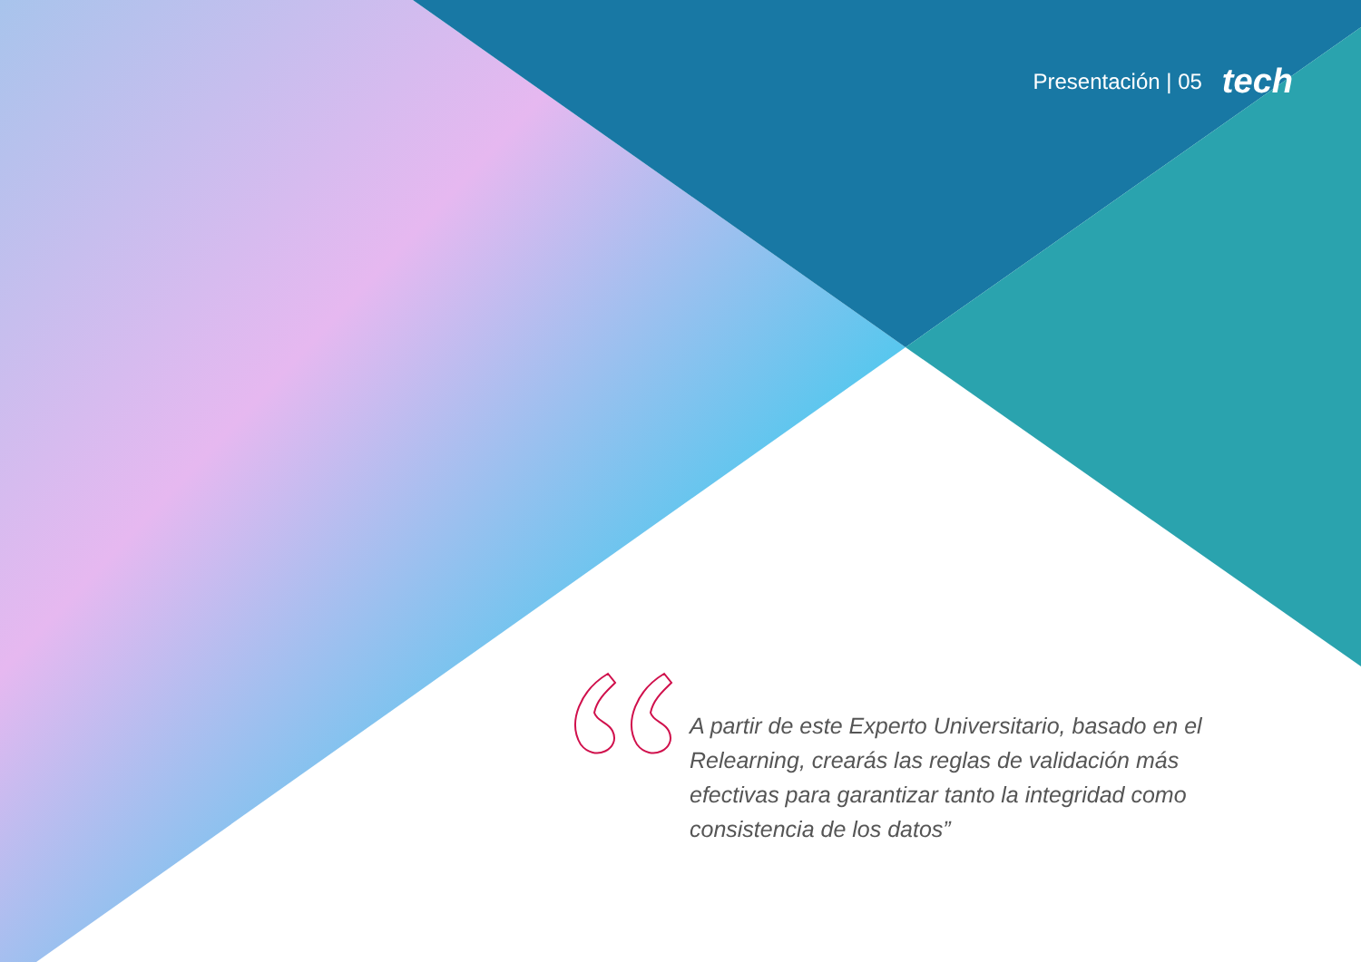Presentación | 05 tech
A partir de este Experto Universitario, basado en el Relearning, crearás las reglas de validación más efectivas para garantizar tanto la integridad como consistencia de los datos”